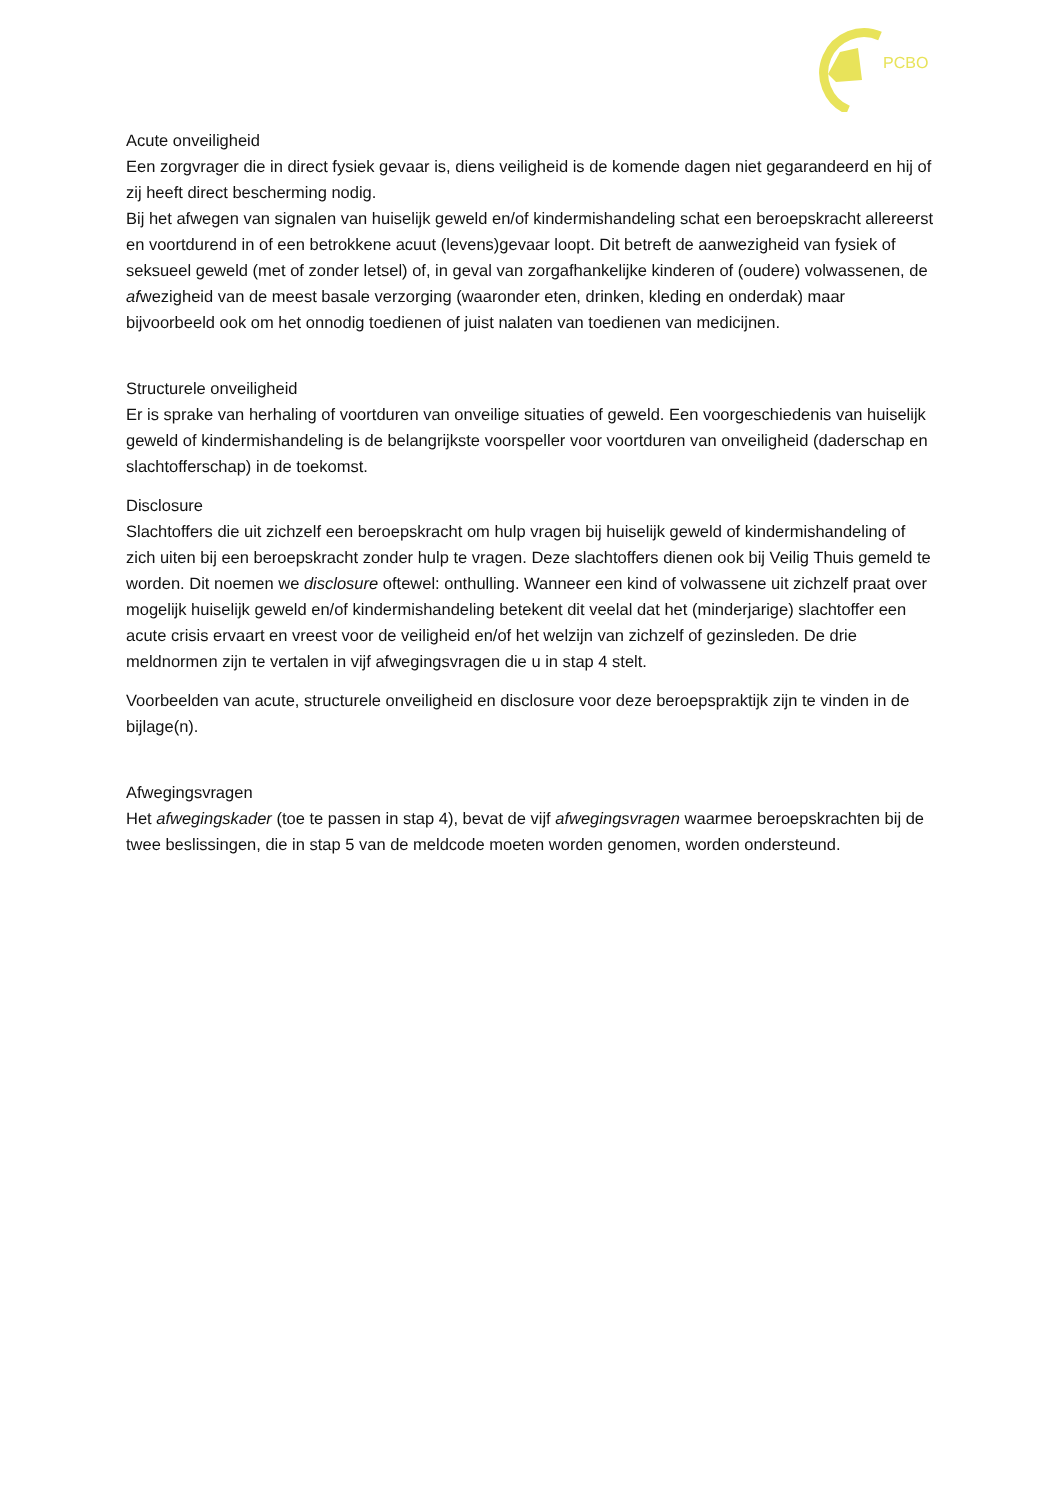PCBO
Acute onveiligheid
Een zorgvrager die in direct fysiek gevaar is, diens veiligheid is de komende dagen niet gegarandeerd en hij of zij heeft direct bescherming nodig.
Bij het afwegen van signalen van huiselijk geweld en/of kindermishandeling schat een beroepskracht allereerst en voortdurend in of een betrokkene acuut (levens)gevaar loopt. Dit betreft de aanwezigheid van fysiek of seksueel geweld (met of zonder letsel) of, in geval van zorgafhankelijke kinderen of (oudere) volwassenen, de afwezigheid van de meest basale verzorging (waaronder eten, drinken, kleding en onderdak) maar bijvoorbeeld ook om het onnodig toedienen of juist nalaten van toedienen van medicijnen.
Structurele onveiligheid
Er is sprake van herhaling of voortduren van onveilige situaties of geweld. Een voorgeschiedenis van huiselijk geweld of kindermishandeling is de belangrijkste voorspeller voor voortduren van onveiligheid (daderschap en slachtofferschap) in de toekomst.
Disclosure
Slachtoffers die uit zichzelf een beroepskracht om hulp vragen bij huiselijk geweld of kindermishandeling of zich uiten bij een beroepskracht zonder hulp te vragen. Deze slachtoffers dienen ook bij Veilig Thuis gemeld te worden. Dit noemen we disclosure oftewel: onthulling. Wanneer een kind of volwassene uit zichzelf praat over mogelijk huiselijk geweld en/of kindermishandeling betekent dit veelal dat het (minderjarige) slachtoffer een acute crisis ervaart en vreest voor de veiligheid en/of het welzijn van zichzelf of gezinsleden. De drie meldnormen zijn te vertalen in vijf afwegingsvragen die u in stap 4 stelt.
Voorbeelden van acute, structurele onveiligheid en disclosure voor deze beroepspraktijk zijn te vinden in de bijlage(n).
Afwegingsvragen
Het afwegingskader (toe te passen in stap 4), bevat de vijf afwegingsvragen waarmee beroepskrachten bij de twee beslissingen, die in stap 5 van de meldcode moeten worden genomen, worden ondersteund.